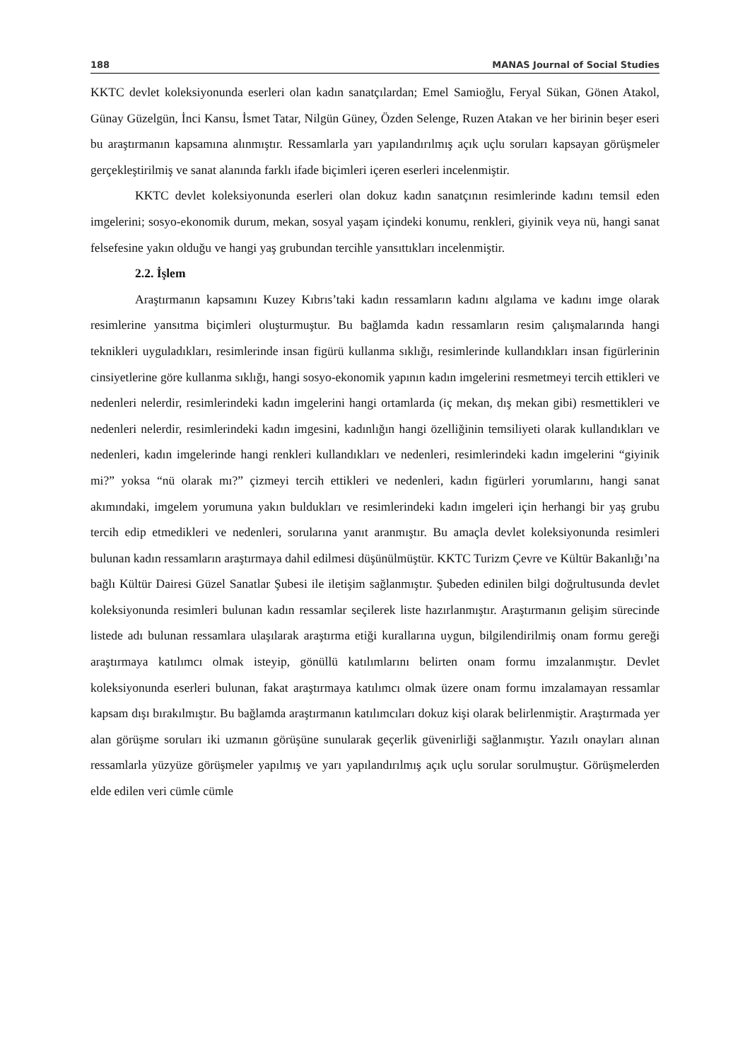188 MANAS Journal of Social Studies
KKTC devlet koleksiyonunda eserleri olan kadın sanatçılardan; Emel Samioğlu, Feryal Sükan, Gönen Atakol, Günay Güzelgün, İnci Kansu, İsmet Tatar, Nilgün Güney, Özden Selenge, Ruzen Atakan ve her birinin beşer eseri bu araştırmanın kapsamına alınmıştır. Ressamlarla yarı yapılandırılmış açık uçlu soruları kapsayan görüşmeler gerçekleştirilmiş ve sanat alanında farklı ifade biçimleri içeren eserleri incelenmiştir.
KKTC devlet koleksiyonunda eserleri olan dokuz kadın sanatçının resimlerinde kadını temsil eden imgelerini; sosyo-ekonomik durum, mekan, sosyal yaşam içindeki konumu, renkleri, giyinik veya nü, hangi sanat felsefesine yakın olduğu ve hangi yaş grubundan tercihle yansıttıkları incelenmiştir.
2.2. İşlem
Araştırmanın kapsamını Kuzey Kıbrıs’taki kadın ressamların kadını algılama ve kadını imge olarak resimlerine yansıtma biçimleri oluşturmuştur. Bu bağlamda kadın ressamların resim çalışmalarında hangi teknikleri uyguladıkları, resimlerinde insan figürü kullanma sıklığı, resimlerinde kullandıkları insan figürlerinin cinsiyetlerine göre kullanma sıklığı, hangi sosyo-ekonomik yapının kadın imgelerini resmetmeyi tercih ettikleri ve nedenleri nelerdir, resimlerindeki kadın imgelerini hangi ortamlarda (iç mekan, dış mekan gibi) resmettikleri ve nedenleri nelerdir, resimlerindeki kadın imgesini, kadınlığın hangi özelliğinin temsiliyeti olarak kullandıkları ve nedenleri, kadın imgelerinde hangi renkleri kullandıkları ve nedenleri, resimlerindeki kadın imgelerini “giyinik mi?” yoksa “nü olarak mı?” çizmeyi tercih ettikleri ve nedenleri, kadın figürleri yorumlarını, hangi sanat akımındaki, imgelem yorumuna yakın buldukları ve resimlerindeki kadın imgeleri için herhangi bir yaş grubu tercih edip etmedikleri ve nedenleri, sorularına yanıt aranmıştır. Bu amaçla devlet koleksiyonunda resimleri bulunan kadın ressamların araştırmaya dahil edilmesi düşünülmüştür. KKTC Turizm Çevre ve Kültür Bakanlığı’na bağlı Kültür Dairesi Güzel Sanatlar Şubesi ile iletişim sağlanmıştır. Şubeden edinilen bilgi doğrultusunda devlet koleksiyonunda resimleri bulunan kadın ressamlar seçilerek liste hazırlanmıştır. Araştırmanın gelişim sürecinde listede adı bulunan ressamlara ulaşılarak araştırma etiği kurallarına uygun, bilgilendirilmiş onam formu gereği araştırmaya katılımcı olmak isteyip, gönüllü katılımlarını belirten onam formu imzalanmıştır. Devlet koleksiyonunda eserleri bulunan, fakat araştırmaya katılımcı olmak üzere onam formu imzalamayan ressamlar kapsam dışı bırakılmıştır. Bu bağlamda araştırmanın katılımcıları dokuz kişi olarak belirlenmiştir. Araştırmada yer alan görüşme soruları iki uzmanın görüşüne sunularak geçerlik güvenirliği sağlanmıştır. Yazılı onayları alınan ressamlarla yüzyüze görüşmeler yapılmış ve yarı yapılandırılmış açık uçlu sorular sorulmuştur. Görüşmelerden elde edilen veri cümle cümle